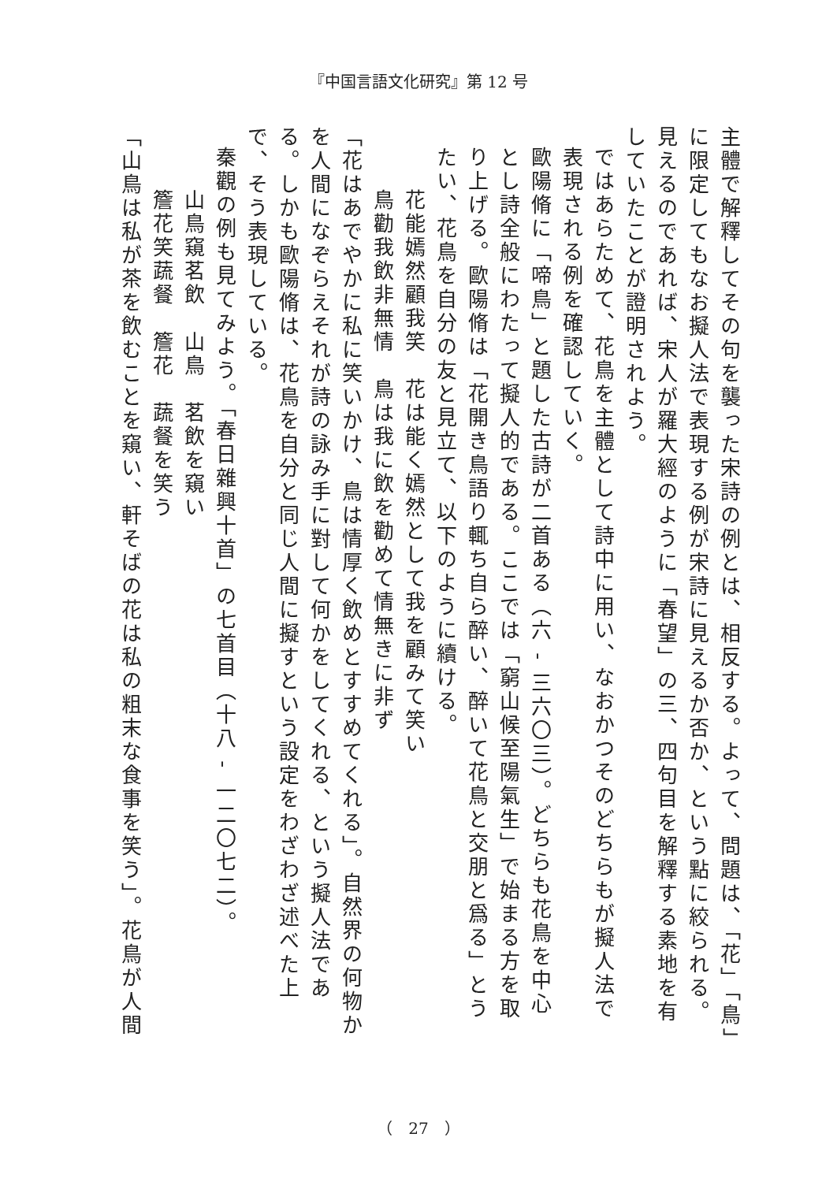『中国言語文化研究』第 12 号
主體で解釋してその句を襲った宋詩の例とは、相反する。よって、問題は、「花」「鳥」に限定してもなお擬人法で表現する例が宋詩に見えるか否か、という點に絞られる。見えるのであれば、宋人が羅大經のように「春望」の三、四句目を解釋する素地を有していたことが證明されよう。
ではあらためて、花鳥を主體として詩中に用い、なおかつそのどちらもが擬人法で表現される例を確認していく。
歐陽脩に「啼鳥」と題した古詩が二首ある（六 - 三六〇三）。どちらも花鳥を中心とし詩全般にわたって擬人的である。ここでは「窮山候至陽氣生」で始まる方を取り上げる。歐陽脩は「花開き鳥語り輒ち自ら醉い、醉いて花鳥と交朋と爲る」とうたい、花鳥を自分の友と見立て、以下のように續ける。
花能嫣然顧我笑　花は能く嫣然として我を顧みて笑い
鳥勸我飲非無情　鳥は我に飲を勸めて情無きに非ず
「花はあでやかに私に笑いかけ、鳥は情厚く飲めとすすめてくれる」。自然界の何物かを人間になぞらえそれが詩の詠み手に對して何かをしてくれる、という擬人法である。しかも歐陽脩は、花鳥を自分と同じ人間に擬すという設定をわざわざ述べた上で、そう表現している。
秦觀の例も見てみよう。「春日雜興十首」の七首目（十八 - 一二〇七二）。
山鳥窺茗飲　山鳥　茗飲を窺い
簷花笑蔬餐　簷花　蔬餐を笑う
「山鳥は私が茶を飲むことを窺い、軒そばの花は私の粗末な食事を笑う」。花鳥が人間
（　27　）